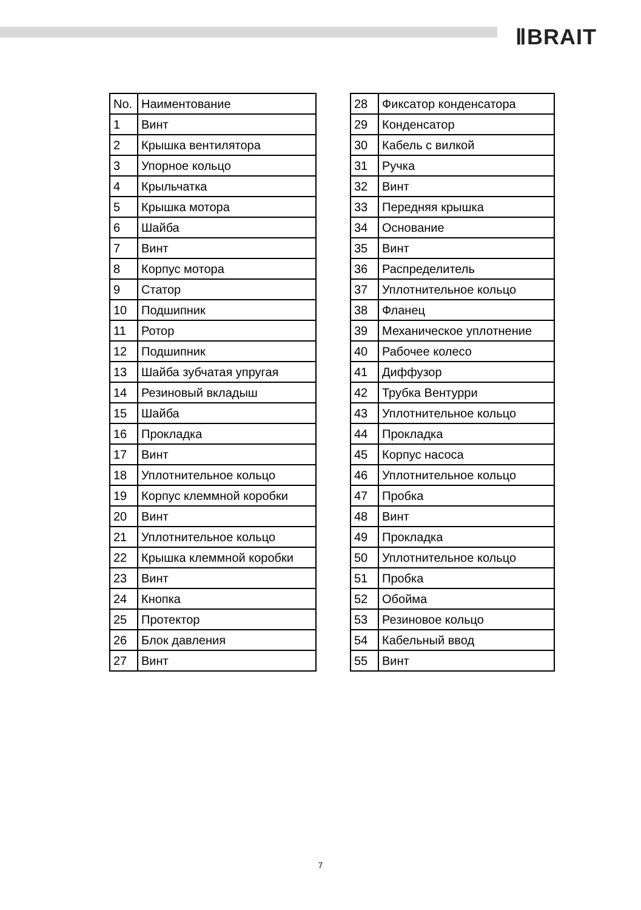ⅡBRAIT
| No. | Наиментование |
| 1 | Винт |
| 2 | Крышка вентилятора |
| 3 | Упорное кольцо |
| 4 | Крыльчатка |
| 5 | Крышка мотора |
| 6 | Шайба |
| 7 | Винт |
| 8 | Корпус мотора |
| 9 | Статор |
| 10 | Подшипник |
| 11 | Ротор |
| 12 | Подшипник |
| 13 | Шайба зубчатая упругая |
| 14 | Резиновый вкладыш |
| 15 | Шайба |
| 16 | Прокладка |
| 17 | Винт |
| 18 | Уплотнительное кольцо |
| 19 | Корпус клеммной коробки |
| 20 | Винт |
| 21 | Уплотнительное кольцо |
| 22 | Крышка клеммной коробки |
| 23 | Винт |
| 24 | Кнопка |
| 25 | Протектор |
| 26 | Блок давления |
| 27 | Винт |
| 28 | Фиксатор конденсатора |
| 29 | Конденсатор |
| 30 | Кабель с вилкой |
| 31 | Ручка |
| 32 | Винт |
| 33 | Передняя крышка |
| 34 | Основание |
| 35 | Винт |
| 36 | Распределитель |
| 37 | Уплотнительное кольцо |
| 38 | Фланец |
| 39 | Механическое уплотнение |
| 40 | Рабочее колесо |
| 41 | Диффузор |
| 42 | Трубка Вентурри |
| 43 | Уплотнительное кольцо |
| 44 | Прокладка |
| 45 | Корпус насоса |
| 46 | Уплотнительное кольцо |
| 47 | Пробка |
| 48 | Винт |
| 49 | Прокладка |
| 50 | Уплотнительное кольцо |
| 51 | Пробка |
| 52 | Обойма |
| 53 | Резиновое кольцо |
| 54 | Кабельный ввод |
| 55 | Винт |
7